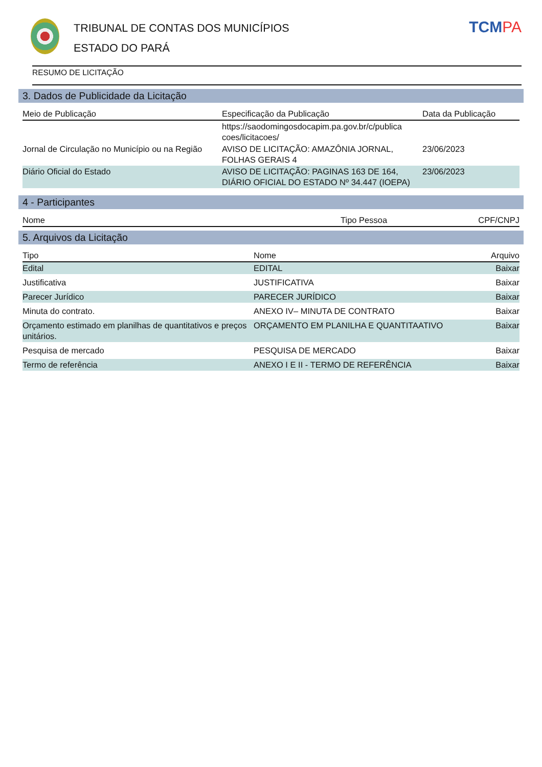TRIBUNAL DE CONTAS DOS MUNICÍPIOS
ESTADO DO PARÁ
TCMPA
RESUMO DE LICITAÇÃO
3. Dados de Publicidade da Licitação
| Meio de Publicação | Especificação da Publicação | Data da Publicação |
| --- | --- | --- |
| | https://saodomingosdocapim.pa.gov.br/c/publica coes/licitacoes/ | |
| Jornal de Circulação no Município ou na Região | AVISO DE LICITAÇÃO: AMAZÔNIA JORNAL, FOLHAS GERAIS 4 | 23/06/2023 |
| Diário Oficial do Estado | AVISO DE LICITAÇÃO: PAGINAS 163 DE 164, DIÁRIO OFICIAL DO ESTADO Nº 34.447 (IOEPA) | 23/06/2023 |
4 - Participantes
| Nome | Tipo Pessoa | CPF/CNPJ |
| --- | --- | --- |
5. Arquivos da Licitação
| Tipo | Nome | Arquivo |
| --- | --- | --- |
| Edital | EDITAL | Baixar |
| Justificativa | JUSTIFICATIVA | Baixar |
| Parecer Jurídico | PARECER JURÍDICO | Baixar |
| Minuta do contrato. | ANEXO IV– MINUTA DE CONTRATO | Baixar |
| Orçamento estimado em planilhas de quantitativos e preços unitários. | ORÇAMENTO EM PLANILHA E QUANTITAATIVO | Baixar |
| Pesquisa de mercado | PESQUISA DE MERCADO | Baixar |
| Termo de referência | ANEXO I E II - TERMO DE REFERÊNCIA | Baixar |